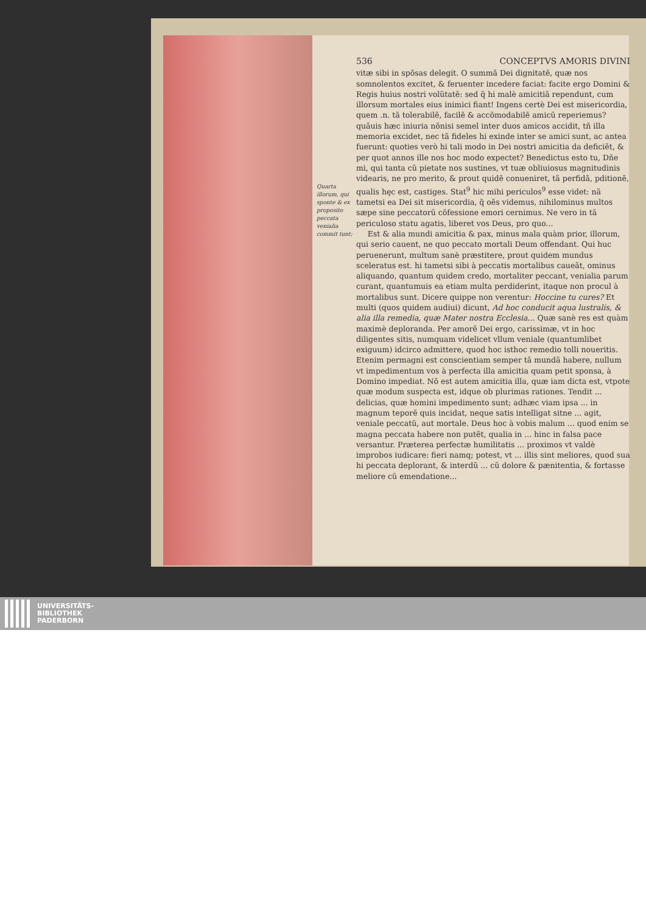536 CONCEPTVS AMORIS DIVINI
Quarta illorum, qui sponte & ex proposito peccata venialia commit tunt;
vitæ sibi in spõsas delegit. O summã Dei dignitatẽ, quæ nos somnolentos excitet, & feruenter incedere faciat: facite ergo Domini & Regis huius nostri volũtatẽ: sed q̃ hi malè amicitiã rependunt, cum illorsum mortales eius inimici fiant! Ingens certè Dei est misericordia, quem .n. tã tolerabilẽ, facilẽ & accõmodabilẽ amicũ reperiemus? quãuis hæc iniuria nõnisi semel inter duos amicos accidit, tñ illa memoria excidet, nec tã fideles hi exinde inter se amici sunt, ac antea fuerunt: quoties verò hi tali modo in Dei nostri amicitia da deficiẽt, & per quot annos ille nos hoc modo expectet? Benedictus esto tu, Dñe mi, qui tanta cũ pietate nos sustines, vt tuæ obliuiosus magnitudinis videaris, ne pro merito, & prout quidẽ conueniret, tã perfidã, pditionẽ, qualis hęc est, castiges. Stat<sup>9</sup> hic mihi periculos<sup>9</sup> esse videt: nã tametsi ea Dei sit misericordia, q̃ oẽs videmus, nihilominus multos sæpe sine peccatorũ cõfessione emori cernimus. Ne vero in tã periculoso statu agatis, liberet vos Deus, pro quo...
Est & alia mundi amicitia & pax, minus mala quàm prior, illorum, qui serio cauent, ne quo peccato mortali Deum offendant. Qui huc peruenerunt, multum sanè præstitere, prout quidem mundus sceleratus est. hi tametsi sibi à peccatis mortalibus caueãt, ominus aliquando, quantum quidem credo, mortaliter peccant, venialia parum curant, quantumuis ea etiam multa perdiderint, itaque non procul à mortalibus sunt. Dicere quippe non verentur: Hoccine tu cures? Et multi (quos quidem audiui) dicunt, Ad hoc conducit aqua lustralis, & alia illa remedia, quæ Mater nostra Ecclesia... Quæ sanè res est quàm maximè deploranda. Per amorẽ Dei ergo, carissimæ, vt in hoc diligentes sitis, numquam videlicet vllum veniale (quantumlibet exiguum) idcirco admittere, quod hoc isthoc remedio tolli noueritis. Etenim permagni est conscientiam semper tã mundã habere, nullum vt impedimentum vos à perfecta illa amicitia quam petit sponsa, à Domino impediat. Nõ est autem amicitia illa, quæ iam dicta est, vtpote quæ modum suspecta est, idque ob plurimas rationes. Tendit ... delicias, quæ homini impedimento sunt; adhæc viam ipsa ... in magnum teporẽ quis incidat, neque satis intelligat sitne ... agit, veniale peccatũ, aut mortale. Deus hoc à vobis malum ... quod enim se magna peccata habere non putẽt, qualia in ... hinc in falsa pace versantur. Præterea perfectæ humilitatis ... proximos vt valdè improbos iudicare: fieri namq; potest, vt ... illis sint meliores, quod sua hi peccata deplorant, & interdũ ... cũ dolore & pænitentia, & fortasse meliore cũ emendatione...
UNIVERSITÄTS-
BIBLIOTHEK
PADERBORN